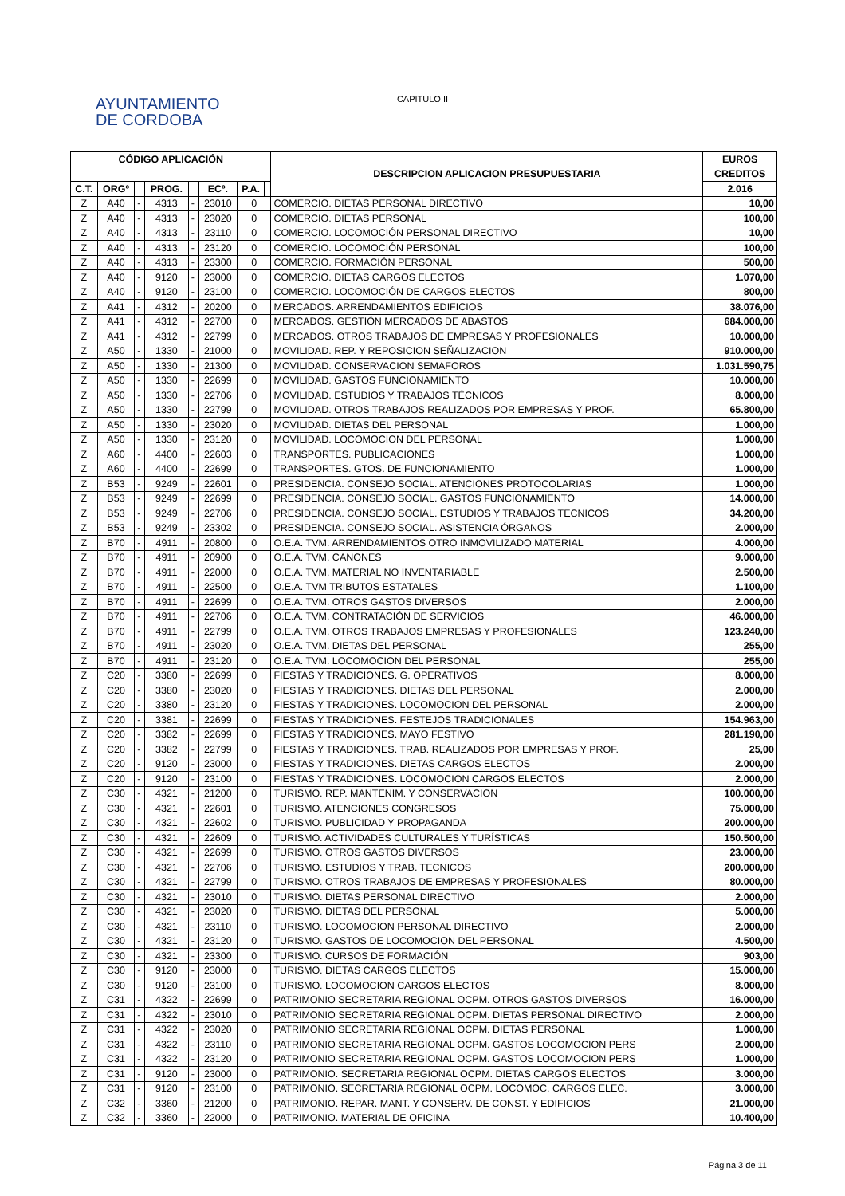AYUNTAMIENTO
DE CORDOBA
CAPITULO II
| CÓDIGO APLICACIÓN | | | | | | | | DESCRIPCION APLICACION PRESUPUESTARIA | EUROS |
| --- | --- | --- | --- | --- | --- | --- | --- | --- | --- |
| | | | | | | | | | CREDITOS |
| C.T. | ORGº | | PROG. | | ECº. | P.A. | | | 2.016 |
| Z | A40 | - | 4313 | - | 23010 | 0 | | COMERCIO. DIETAS PERSONAL DIRECTIVO | 10,00 |
| Z | A40 | - | 4313 | - | 23020 | 0 | | COMERCIO. DIETAS PERSONAL | 100,00 |
| Z | A40 | - | 4313 | - | 23110 | 0 | | COMERCIO. LOCOMOCIÓN PERSONAL DIRECTIVO | 10,00 |
| Z | A40 | - | 4313 | - | 23120 | 0 | | COMERCIO. LOCOMOCIÓN PERSONAL | 100,00 |
| Z | A40 | - | 4313 | - | 23300 | 0 | | COMERCIO. FORMACIÓN PERSONAL | 500,00 |
| Z | A40 | - | 9120 | - | 23000 | 0 | | COMERCIO. DIETAS CARGOS ELECTOS | 1.070,00 |
| Z | A40 | - | 9120 | - | 23100 | 0 | | COMERCIO. LOCOMOCIÓN DE CARGOS ELECTOS | 800,00 |
| Z | A41 | - | 4312 | - | 20200 | 0 | | MERCADOS. ARRENDAMIENTOS EDIFICIOS | 38.076,00 |
| Z | A41 | - | 4312 | - | 22700 | 0 | | MERCADOS. GESTIÓN MERCADOS DE ABASTOS | 684.000,00 |
| Z | A41 | - | 4312 | - | 22799 | 0 | | MERCADOS. OTROS TRABAJOS DE EMPRESAS Y PROFESIONALES | 10.000,00 |
| Z | A50 | - | 1330 | - | 21000 | 0 | | MOVILIDAD. REP. Y REPOSICION SEÑALIZACION | 910.000,00 |
| Z | A50 | - | 1330 | - | 21300 | 0 | | MOVILIDAD. CONSERVACION SEMAFOROS | 1.031.590,75 |
| Z | A50 | - | 1330 | - | 22699 | 0 | | MOVILIDAD. GASTOS FUNCIONAMIENTO | 10.000,00 |
| Z | A50 | - | 1330 | - | 22706 | 0 | | MOVILIDAD. ESTUDIOS Y TRABAJOS TÉCNICOS | 8.000,00 |
| Z | A50 | - | 1330 | - | 22799 | 0 | | MOVILIDAD. OTROS TRABAJOS REALIZADOS POR EMPRESAS Y PROF. | 65.800,00 |
| Z | A50 | - | 1330 | - | 23020 | 0 | | MOVILIDAD. DIETAS DEL PERSONAL | 1.000,00 |
| Z | A50 | - | 1330 | - | 23120 | 0 | | MOVILIDAD. LOCOMOCION DEL PERSONAL | 1.000,00 |
| Z | A60 | - | 4400 | - | 22603 | 0 | | TRANSPORTES. PUBLICACIONES | 1.000,00 |
| Z | A60 | - | 4400 | - | 22699 | 0 | | TRANSPORTES. GTOS. DE FUNCIONAMIENTO | 1.000,00 |
| Z | B53 | - | 9249 | - | 22601 | 0 | | PRESIDENCIA. CONSEJO SOCIAL. ATENCIONES PROTOCOLARIAS | 1.000,00 |
| Z | B53 | - | 9249 | - | 22699 | 0 | | PRESIDENCIA. CONSEJO SOCIAL. GASTOS FUNCIONAMIENTO | 14.000,00 |
| Z | B53 | - | 9249 | - | 22706 | 0 | | PRESIDENCIA. CONSEJO SOCIAL. ESTUDIOS Y TRABAJOS TECNICOS | 34.200,00 |
| Z | B53 | - | 9249 | - | 23302 | 0 | | PRESIDENCIA. CONSEJO SOCIAL. ASISTENCIA ÓRGANOS | 2.000,00 |
| Z | B70 | - | 4911 | - | 20800 | 0 | | O.E.A. TVM. ARRENDAMIENTOS OTRO INMOVILIZADO MATERIAL | 4.000,00 |
| Z | B70 | - | 4911 | - | 20900 | 0 | | O.E.A. TVM. CANONES | 9.000,00 |
| Z | B70 | - | 4911 | - | 22000 | 0 | | O.E.A. TVM. MATERIAL NO INVENTARIABLE | 2.500,00 |
| Z | B70 | - | 4911 | - | 22500 | 0 | | O.E.A. TVM TRIBUTOS ESTATALES | 1.100,00 |
| Z | B70 | - | 4911 | - | 22699 | 0 | | O.E.A. TVM. OTROS GASTOS DIVERSOS | 2.000,00 |
| Z | B70 | - | 4911 | - | 22706 | 0 | | O.E.A. TVM. CONTRATACIÓN DE SERVICIOS | 46.000,00 |
| Z | B70 | - | 4911 | - | 22799 | 0 | | O.E.A. TVM. OTROS TRABAJOS EMPRESAS Y PROFESIONALES | 123.240,00 |
| Z | B70 | - | 4911 | - | 23020 | 0 | | O.E.A. TVM. DIETAS DEL PERSONAL | 255,00 |
| Z | B70 | - | 4911 | - | 23120 | 0 | | O.E.A. TVM. LOCOMOCION DEL PERSONAL | 255,00 |
| Z | C20 | - | 3380 | - | 22699 | 0 | | FIESTAS Y TRADICIONES. G. OPERATIVOS | 8.000,00 |
| Z | C20 | - | 3380 | - | 23020 | 0 | | FIESTAS Y TRADICIONES. DIETAS DEL PERSONAL | 2.000,00 |
| Z | C20 | - | 3380 | - | 23120 | 0 | | FIESTAS Y TRADICIONES. LOCOMOCION DEL PERSONAL | 2.000,00 |
| Z | C20 | - | 3381 | - | 22699 | 0 | | FIESTAS Y TRADICIONES. FESTEJOS TRADICIONALES | 154.963,00 |
| Z | C20 | - | 3382 | - | 22699 | 0 | | FIESTAS Y TRADICIONES. MAYO FESTIVO | 281.190,00 |
| Z | C20 | - | 3382 | - | 22799 | 0 | | FIESTAS Y TRADICIONES. TRAB. REALIZADOS POR EMPRESAS Y PROF. | 25,00 |
| Z | C20 | - | 9120 | - | 23000 | 0 | | FIESTAS Y TRADICIONES. DIETAS CARGOS ELECTOS | 2.000,00 |
| Z | C20 | - | 9120 | - | 23100 | 0 | | FIESTAS Y TRADICIONES. LOCOMOCION CARGOS ELECTOS | 2.000,00 |
| Z | C30 | - | 4321 | - | 21200 | 0 | | TURISMO. REP. MANTENIM. Y CONSERVACION | 100.000,00 |
| Z | C30 | - | 4321 | - | 22601 | 0 | | TURISMO. ATENCIONES CONGRESOS | 75.000,00 |
| Z | C30 | - | 4321 | - | 22602 | 0 | | TURISMO. PUBLICIDAD Y PROPAGANDA | 200.000,00 |
| Z | C30 | - | 4321 | - | 22609 | 0 | | TURISMO. ACTIVIDADES CULTURALES Y TURÍSTICAS | 150.500,00 |
| Z | C30 | - | 4321 | - | 22699 | 0 | | TURISMO. OTROS GASTOS DIVERSOS | 23.000,00 |
| Z | C30 | - | 4321 | - | 22706 | 0 | | TURISMO. ESTUDIOS Y TRAB. TECNICOS | 200.000,00 |
| Z | C30 | - | 4321 | - | 22799 | 0 | | TURISMO. OTROS TRABAJOS DE EMPRESAS Y PROFESIONALES | 80.000,00 |
| Z | C30 | - | 4321 | - | 23010 | 0 | | TURISMO. DIETAS PERSONAL DIRECTIVO | 2.000,00 |
| Z | C30 | - | 4321 | - | 23020 | 0 | | TURISMO. DIETAS DEL PERSONAL | 5.000,00 |
| Z | C30 | - | 4321 | - | 23110 | 0 | | TURISMO. LOCOMOCION PERSONAL DIRECTIVO | 2.000,00 |
| Z | C30 | - | 4321 | - | 23120 | 0 | | TURISMO. GASTOS DE LOCOMOCION DEL PERSONAL | 4.500,00 |
| Z | C30 | - | 4321 | - | 23300 | 0 | | TURISMO. CURSOS DE FORMACIÓN | 903,00 |
| Z | C30 | - | 9120 | - | 23000 | 0 | | TURISMO. DIETAS CARGOS ELECTOS | 15.000,00 |
| Z | C30 | - | 9120 | - | 23100 | 0 | | TURISMO. LOCOMOCION CARGOS ELECTOS | 8.000,00 |
| Z | C31 | - | 4322 | - | 22699 | 0 | | PATRIMONIO SECRETARIA REGIONAL OCPM. OTROS GASTOS DIVERSOS | 16.000,00 |
| Z | C31 | - | 4322 | - | 23010 | 0 | | PATRIMONIO SECRETARIA REGIONAL OCPM. DIETAS PERSONAL DIRECTIVO | 2.000,00 |
| Z | C31 | - | 4322 | - | 23020 | 0 | | PATRIMONIO SECRETARIA REGIONAL OCPM. DIETAS PERSONAL | 1.000,00 |
| Z | C31 | - | 4322 | - | 23110 | 0 | | PATRIMONIO SECRETARIA REGIONAL OCPM. GASTOS LOCOMOCION PERS | 2.000,00 |
| Z | C31 | - | 4322 | - | 23120 | 0 | | PATRIMONIO SECRETARIA REGIONAL OCPM. GASTOS LOCOMOCION PERS | 1.000,00 |
| Z | C31 | - | 9120 | - | 23000 | 0 | | PATRIMONIO. SECRETARIA REGIONAL OCPM. DIETAS CARGOS ELECTOS | 3.000,00 |
| Z | C31 | - | 9120 | - | 23100 | 0 | | PATRIMONIO. SECRETARIA REGIONAL OCPM. LOCOMOC. CARGOS ELEC. | 3.000,00 |
| Z | C32 | - | 3360 | - | 21200 | 0 | | PATRIMONIO. REPAR. MANT. Y CONSERV. DE CONST. Y EDIFICIOS | 21.000,00 |
| Z | C32 | - | 3360 | - | 22000 | 0 | | PATRIMONIO. MATERIAL DE OFICINA | 10.400,00 |
Página 3 de 11